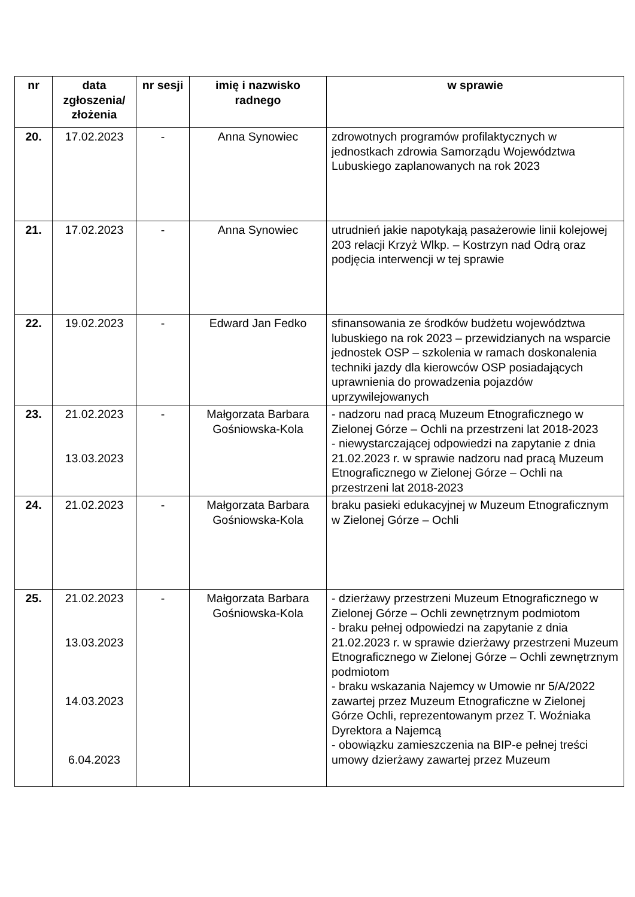| nr | data zgłoszenia/ złożenia | nr sesji | imię i nazwisko radnego | w sprawie |
| --- | --- | --- | --- | --- |
| 20. | 17.02.2023 | - | Anna Synowiec | zdrowotnych programów profilaktycznych w jednostkach zdrowia Samorządu Województwa Lubuskiego zaplanowanych na rok 2023 |
| 21. | 17.02.2023 | - | Anna Synowiec | utrudnień jakie napotykają pasażerowie linii kolejowej 203 relacji Krzyż Wlkp. – Kostrzyn nad Odrą oraz podjęcia interwencji w tej sprawie |
| 22. | 19.02.2023 | - | Edward Jan Fedko | sfinansowania ze środków budżetu województwa lubuskiego na rok 2023 – przewidzianych na wsparcie jednostek OSP – szkolenia w ramach doskonalenia techniki jazdy dla kierowców OSP posiadających uprawnienia do prowadzenia pojazdów uprzywilejowanych |
| 23. | 21.02.2023 13.03.2023 | - | Małgorzata Barbara Gośniowska-Kola | - nadzoru nad pracą Muzeum Etnograficznego w Zielonej Górze – Ochli na przestrzeni lat 2018-2023 - niewystarczającej odpowiedzi na zapytanie z dnia 21.02.2023 r. w sprawie nadzoru nad pracą Muzeum Etnograficznego w Zielonej Górze – Ochli na przestrzeni lat 2018-2023 |
| 24. | 21.02.2023 | - | Małgorzata Barbara Gośniowska-Kola | braku pasieki edukacyjnej w Muzeum Etnograficznym w Zielonej Górze – Ochli |
| 25. | 21.02.2023 13.03.2023 14.03.2023 6.04.2023 | - | Małgorzata Barbara Gośniowska-Kola | - dzierżawy przestrzeni Muzeum Etnograficznego w Zielonej Górze – Ochli zewnętrznym podmiotom - braku pełnej odpowiedzi na zapytanie z dnia 21.02.2023 r. w sprawie dzierżawy przestrzeni Muzeum Etnograficznego w Zielonej Górze – Ochli zewnętrznym podmiotom - braku wskazania Najemcy w Umowie nr 5/A/2022 zawartej przez Muzeum Etnograficzne w Zielonej Górze Ochli, reprezentowanym przez T. Woźniaka Dyrektora a Najemcą - obowiązku zamieszczenia na BIP-e pełnej treści umowy dzierżawy zawartej przez Muzeum |